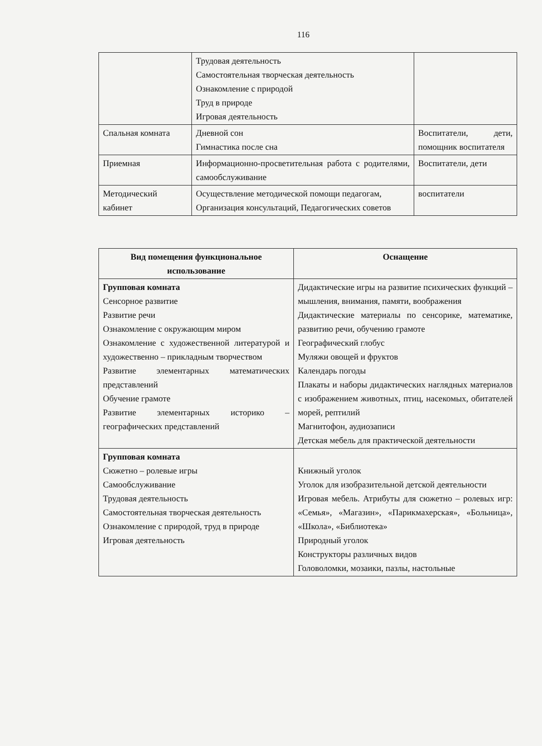116
| | Трудовая деятельность Самостоятельная творческая деятельность Ознакомление с природой Труд в природе Игровая деятельность | |
| Спальная комната | Дневной сон Гимнастика после сна | Воспитатели, дети, помощник воспитателя |
| Приемная | Информационно-просветительная работа с родителями, самообслуживание | Воспитатели, дети |
| Методический кабинет | Осуществление методической помощи педагогам, Организация консультаций, Педагогических советов | воспитатели |
| Вид помещения функциональное использование | Оснащение |
| --- | --- |
| Групповая комната Сенсорное развитие Развитие речи Ознакомление с окружающим миром Ознакомление с художественной литературой и художественно – прикладным творчеством Развитие элементарных математических представлений Обучение грамоте Развитие элементарных историко – географических представлений | Дидактические игры на развитие психических функций – мышления, внимания, памяти, воображения Дидактические материалы по сенсорике, математике, развитию речи, обучению грамоте Географический глобус Муляжи овощей и фруктов Календарь погоды Плакаты и наборы дидактических наглядных материалов с изображением животных, птиц, насекомых, обитателей морей, рептилий Магнитофон, аудиозаписи Детская мебель для практической деятельности |
| Групповая комната Сюжетно – ролевые игры Самообслуживание Трудовая деятельность Самостоятельная творческая деятельность Ознакомление с природой, труд в природе Игровая деятельность | Книжный уголок Уголок для изобразительной детской деятельности Игровая мебель. Атрибуты для сюжетно – ролевых игр: «Семья», «Магазин», «Парикмахерская», «Больница», «Школа», «Библиотека» Природный уголок Конструкторы различных видов Головоломки, мозаики, пазлы, настольные |